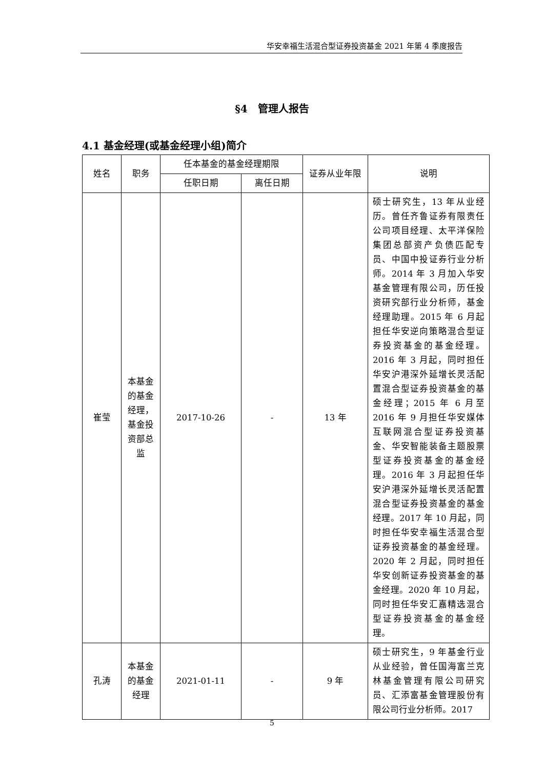华安幸福生活混合型证券投资基金 2021 年第 4 季度报告
§4　管理人报告
4.1 基金经理(或基金经理小组)简介
| 姓名 | 职务 | 任本基金的基金经理期限 | | 证券从业年限 | 说明 |
| --- | --- | --- | --- | --- | --- |
| | | 任职日期 | 离任日期 | | |
| 崔莹 | 本基金的基金经理，基金投资部总监 | 2017-10-26 | - | 13 年 | 硕士研究生，13 年从业经历。曾任齐鲁证券有限责任公司项目经理、太平洋保险集团总部资产负债匹配专员、中国中投证券行业分析师。2014 年 3 月加入华安基金管理有限公司，历任投资研究部行业分析师，基金经理助理。2015 年 6 月起担任华安逆向策略混合型证券投资基金的基金经理。2016 年 3 月起，同时担任华安沪港深外延增长灵活配置混合型证券投资基金的基金经理；2015 年 6 月至 2016 年 9 月担任华安媒体互联网混合型证券投资基金、华安智能装备主题股票型证券投资基金的基金经理。2016 年 3 月起担任华安沪港深外延增长灵活配置混合型证券投资基金的基金经理。2017 年 10 月起，同时担任华安幸福生活混合型证券投资基金的基金经理。2020 年 2 月起，同时担任华安创新证券投资基金的基金经理。2020 年 10 月起，同时担任华安汇嘉精选混合型证券投资基金的基金经理。 |
| 孔涛 | 本基金的基金经理 | 2021-01-11 | - | 9 年 | 硕士研究生，9 年基金行业从业经验，曾任国海富兰克林基金管理有限公司研究员、汇添富基金管理股份有限公司行业分析师。2017 |
5